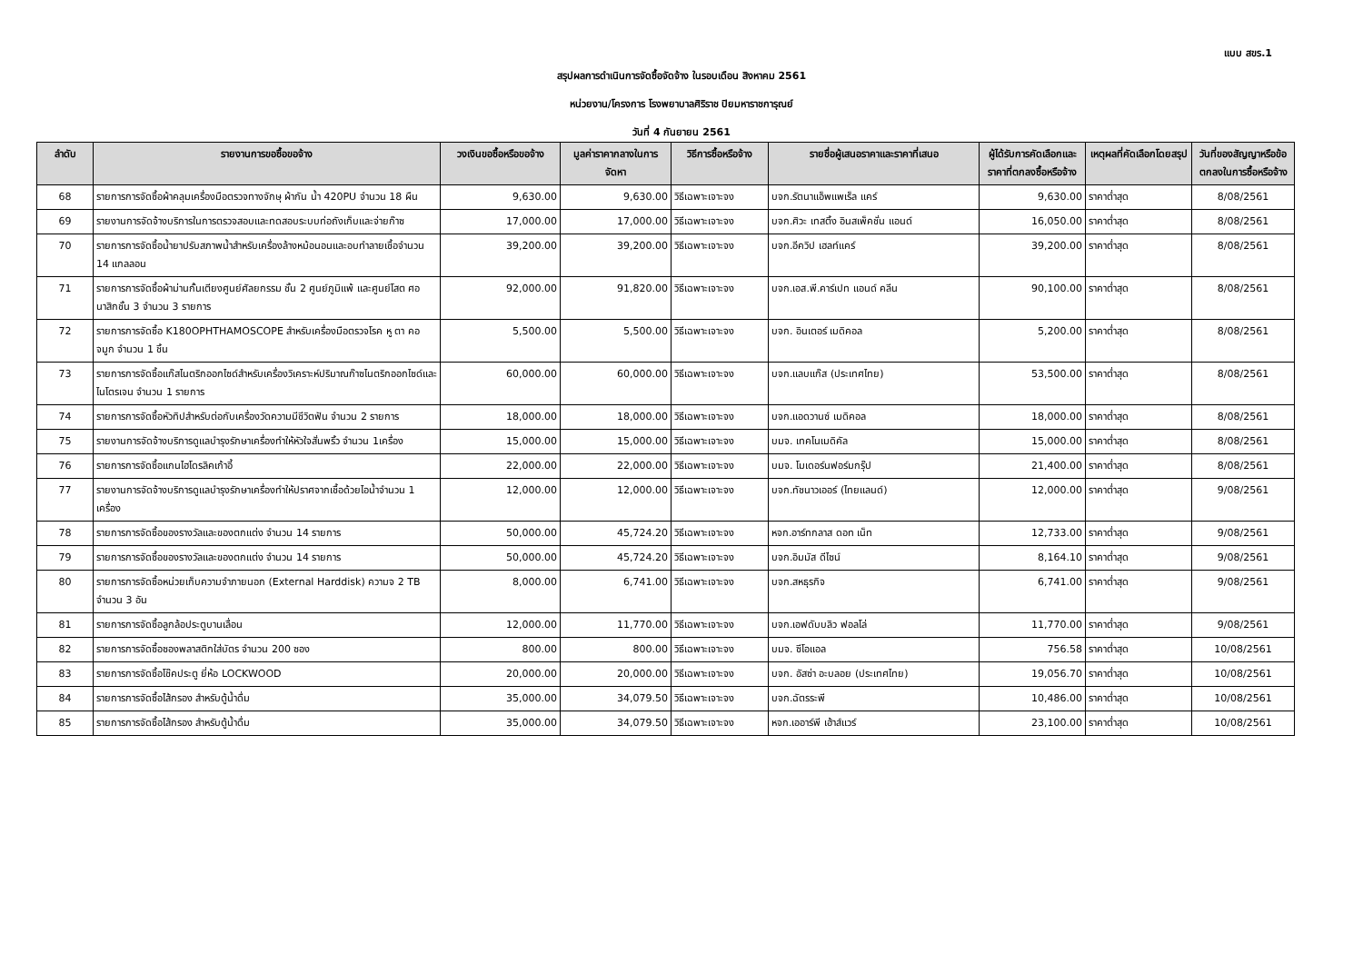แบบ สขร.1
สรุปผลการดำเนินการจัดซื้อจัดจ้าง ในรอบเดือน สิงหาคม 2561
หน่วยงาน/โครงการ โรงพยาบาลศิริราช ปิยมหาราชการุณย์
วันที่ 4 กันยายน 2561
| ลำดับ | รายงานการขอซื้อขอจ้าง | วงเงินขอซื้อหรือขอจ้าง | มูลค่าราคากลางในการจัดหา | วิธีการซื้อหรือจ้าง | รายชื่อผู้เสนอราคาและราคาที่เสนอ | ผู้ได้รับการคัดเลือกและราคาที่ตกลงซื้อหรือจ้าง | เหตุผลที่คัดเลือกโดยสรุป | วันที่ของสัญญาหรือข้อตกลงในการซื้อหรือจ้าง |
| --- | --- | --- | --- | --- | --- | --- | --- | --- |
| 68 | รายการการจัดซื้อผ้าคลุมเครื่องมือตรวจทางจักษุ ผ้ากัน น้ำ 420PU จำนวน 18 ผืน | 9,630.00 | 9,630.00 | วิธีเฉพาะเจาะจง | บจก.รัตนาแอ็พแพเร็ล แคร์ | 9,630.00 | ราคาต่ำสุด | 8/08/2561 |
| 69 | รายงานการจัดจ้างบริการในการตรวจสอบและทดสอบระบบท่อถังเก็บและจ่ายก๊าซ | 17,000.00 | 17,000.00 | วิธีเฉพาะเจาะจง | บจก.ศิวะ เทสติ้ง อินสเพ็คชั่น แอนด์ | 16,050.00 | ราคาต่ำสุด | 8/08/2561 |
| 70 | รายการการจัดซื้อน้ำยาปรับสภาพน้ำสำหรับเครื่องล้างหม้อนอนและอบทำลายเชื้อจำนวน 14 แกลลอน | 39,200.00 | 39,200.00 | วิธีเฉพาะเจาะจง | บจก.อีควิป เฮลท์แคร์ | 39,200.00 | ราคาต่ำสุด | 8/08/2561 |
| 71 | รายการการจัดซื้อผ้าม่านกั้นเตียงศูนย์ศัลยกรรม ชั้น 2 ศูนย์ภูมิแพ้ และศูนย์โสต ศอ นาสิกชั้น 3 จำนวน 3 รายการ | 92,000.00 | 91,820.00 | วิธีเฉพาะเจาะจง | บจก.เอส.พี.คาร์เปท แอนด์ คลีน | 90,100.00 | ราคาต่ำสุด | 8/08/2561 |
| 72 | รายการการจัดซื้อ K180OPHTHAMOSCOPE สำหรับเครื่องมือตรวจโรค หู ตา คอ จมูก จำนวน 1 ชิ้น | 5,500.00 | 5,500.00 | วิธีเฉพาะเจาะจง | บจก. อินเตอร์ เมดิคอล | 5,200.00 | ราคาต่ำสุด | 8/08/2561 |
| 73 | รายการการจัดซื้อแก๊สไนตริกออกไซด์สำหรับเครื่องวิเคราะห์ปริมาณก๊าซไนตริกออกไซด์และไนโตรเจน จำนวน 1 รายการ | 60,000.00 | 60,000.00 | วิธีเฉพาะเจาะจง | บจก.แลบแก๊ส (ประเทศไทย) | 53,500.00 | ราคาต่ำสุด | 8/08/2561 |
| 74 | รายการการจัดซื้อหัวทิปสำหรับต่อกับเครื่องวัดความมีชีวิตฟัน จำนวน 2 รายการ | 18,000.00 | 18,000.00 | วิธีเฉพาะเจาะจง | บจก.แอดวานซ์ เมดิคอล | 18,000.00 | ราคาต่ำสุด | 8/08/2561 |
| 75 | รายงานการจัดจ้างบริการดูแลบำรุงรักษาเครื่องทำให้หัวใจสั่นพริ้ว จำนวน 1เครื่อง | 15,000.00 | 15,000.00 | วิธีเฉพาะเจาะจง | บมจ. เทคโนเมดิคัล | 15,000.00 | ราคาต่ำสุด | 8/08/2561 |
| 76 | รายการการจัดซื้อแกนไฮโดรลิคเก้าอี้ | 22,000.00 | 22,000.00 | วิธีเฉพาะเจาะจง | บมจ. โมเดอร์นฟอร์มกรุ๊ป | 21,400.00 | ราคาต่ำสุด | 8/08/2561 |
| 77 | รายงานการจัดจ้างบริการดูแลบำรุงรักษาเครื่องทำให้ปราศจากเชื้อด้วยไอน้ำจำนวน 1 เครื่อง | 12,000.00 | 12,000.00 | วิธีเฉพาะเจาะจง | บจก.ทัชนาวเออร์ (ไทยแลนด์) | 12,000.00 | ราคาต่ำสุด | 9/08/2561 |
| 78 | รายการการจัดซื้อของรางวัลและของตกแต่ง จำนวน 14 รายการ | 50,000.00 | 45,724.20 | วิธีเฉพาะเจาะจง | หจก.อาร์ทกลาส ดอท เน็ท | 12,733.00 | ราคาต่ำสุด | 9/08/2561 |
| 79 | รายการการจัดซื้อของรางวัลและของตกแต่ง จำนวน 14 รายการ | 50,000.00 | 45,724.20 | วิธีเฉพาะเจาะจง | บจก.อิมมัส ดีไซน์ | 8,164.10 | ราคาต่ำสุด | 9/08/2561 |
| 80 | รายการการจัดซื้อหน่วยเก็บความจำภายนอก (External Harddisk) ความจ 2 TB จำนวน 3 อัน | 8,000.00 | 6,741.00 | วิธีเฉพาะเจาะจง | บจก.สหธุรกิจ | 6,741.00 | ราคาต่ำสุด | 9/08/2561 |
| 81 | รายการการจัดซื้อลูกล้อประตูบานเลื่อน | 12,000.00 | 11,770.00 | วิธีเฉพาะเจาะจง | บจก.เอฟดับบลิว ฟอลโล่ | 11,770.00 | ราคาต่ำสุด | 9/08/2561 |
| 82 | รายการการจัดซื้อซองพลาสติกใส่บัตร จำนวน 200 ซอง | 800.00 | 800.00 | วิธีเฉพาะเจาะจง | บมจ. ซีโอแอล | 756.58 | ราคาต่ำสุด | 10/08/2561 |
| 83 | รายการการจัดซื้อโช๊คประตู ยี่ห้อ LOCKWOOD | 20,000.00 | 20,000.00 | วิธีเฉพาะเจาะจง | บจก. อัสซ่า อะบลอย (ประเทศไทย) | 19,056.70 | ราคาต่ำสุด | 10/08/2561 |
| 84 | รายการการจัดซื้อไส้กรอง สำหรับตู้น้ำดื่ม | 35,000.00 | 34,079.50 | วิธีเฉพาะเจาะจง | บจก.ฉัตรระพี | 10,486.00 | ราคาต่ำสุด | 10/08/2561 |
| 85 | รายการการจัดซื้อไส้กรอง สำหรับตู้น้ำดื่ม | 35,000.00 | 34,079.50 | วิธีเฉพาะเจาะจง | หจก.เออาร์พี เฮ้าส์แวร์ | 23,100.00 | ราคาต่ำสุด | 10/08/2561 |